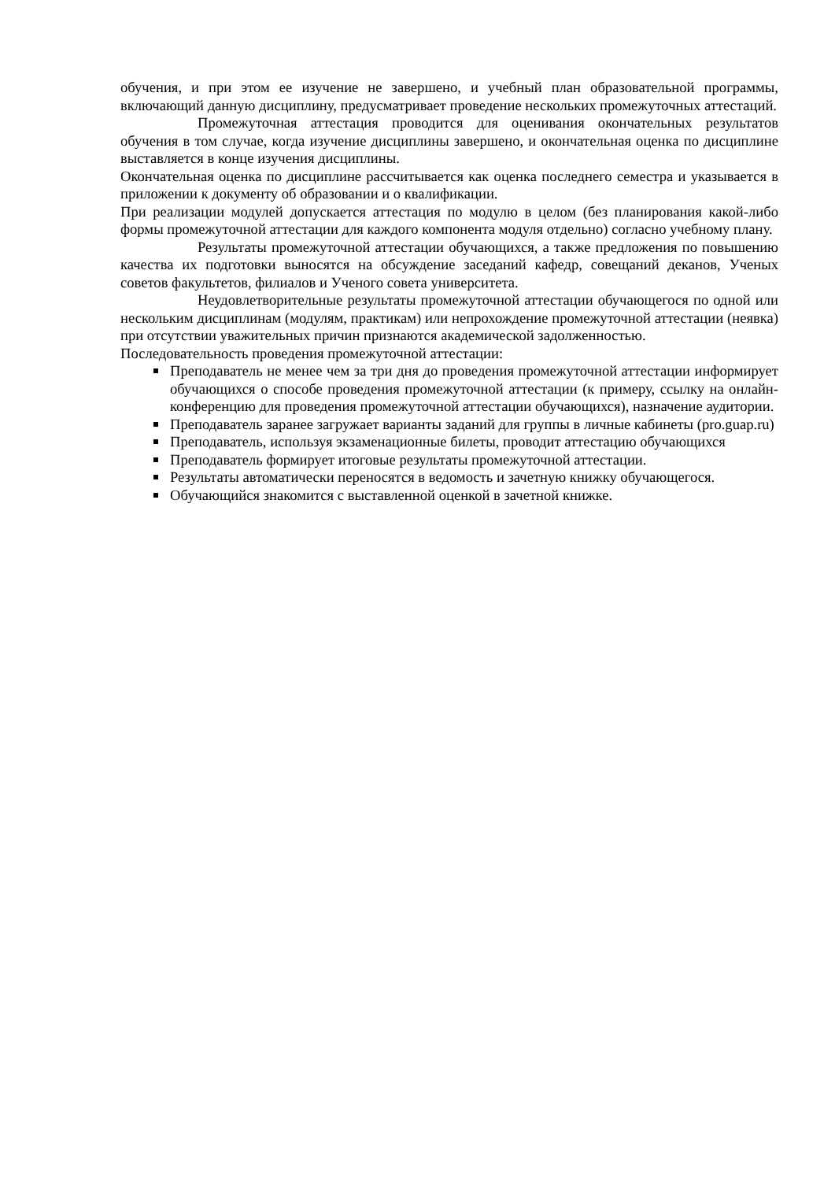обучения, и при этом ее изучение не завершено, и учебный план образовательной программы, включающий данную дисциплину, предусматривает проведение нескольких промежуточных аттестаций.
Промежуточная аттестация проводится для оценивания окончательных результатов обучения в том случае, когда изучение дисциплины завершено, и окончательная оценка по дисциплине выставляется в конце изучения дисциплины.
Окончательная оценка по дисциплине рассчитывается как оценка последнего семестра и указывается в приложении к документу об образовании и о квалификации.
При реализации модулей допускается аттестация по модулю в целом (без планирования какой-либо формы промежуточной аттестации для каждого компонента модуля отдельно) согласно учебному плану.
Результаты промежуточной аттестации обучающихся, а также предложения по повышению качества их подготовки выносятся на обсуждение заседаний кафедр, совещаний деканов, Ученых советов факультетов, филиалов и Ученого совета университета.
Неудовлетворительные результаты промежуточной аттестации обучающегося по одной или нескольким дисциплинам (модулям, практикам) или непрохождение промежуточной аттестации (неявка) при отсутствии уважительных причин признаются академической задолженностью.
Последовательность проведения промежуточной аттестации:
Преподаватель не менее чем за три дня до проведения промежуточной аттестации информирует обучающихся о способе проведения промежуточной аттестации (к примеру, ссылку на онлайн-конференцию для проведения промежуточной аттестации обучающихся), назначение аудитории.
Преподаватель заранее загружает варианты заданий для группы в личные кабинеты (pro.guap.ru)
Преподаватель, используя экзаменационные билеты, проводит аттестацию обучающихся
Преподаватель формирует итоговые результаты промежуточной аттестации.
Результаты автоматически переносятся в ведомость и зачетную книжку обучающегося.
Обучающийся знакомится с выставленной оценкой в зачетной книжке.